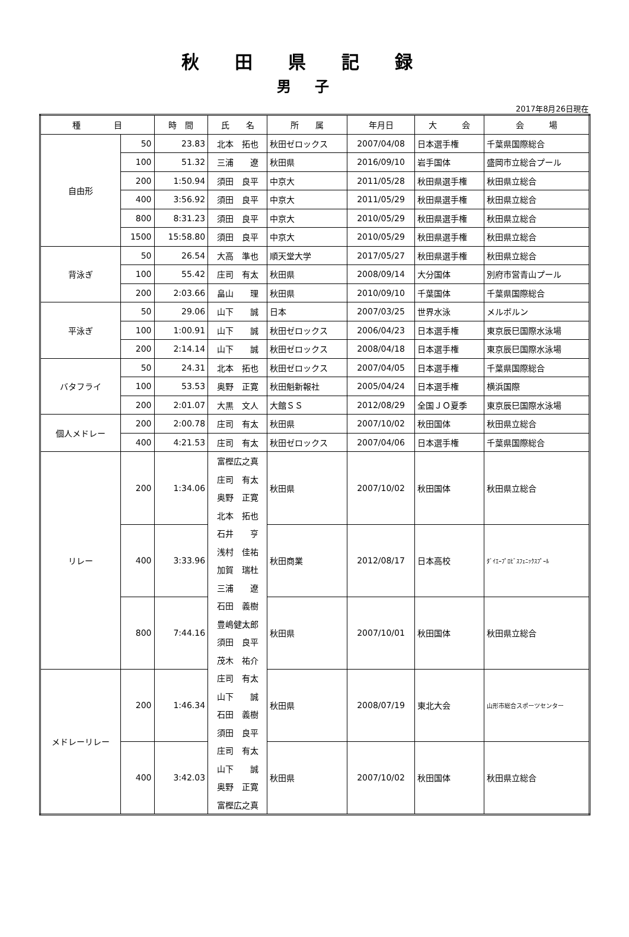秋田県記録
男子
2017年8月26日現在
| 種 目 | | 時 間 | 氏 名 | 所 属 | 年月日 | 大 会 | 会 場 |
| --- | --- | --- | --- | --- | --- | --- | --- |
| 自由形 | 50 | 23.83 | 北本 拓也 | 秋田ゼロックス | 2007/04/08 | 日本選手権 | 千葉県国際総合 |
| | 100 | 51.32 | 三浦 遼 | 秋田県 | 2016/09/10 | 岩手国体 | 盛岡市立総合プール |
| | 200 | 1:50.94 | 須田 良平 | 中京大 | 2011/05/28 | 秋田県選手権 | 秋田県立総合 |
| | 400 | 3:56.92 | 須田 良平 | 中京大 | 2011/05/29 | 秋田県選手権 | 秋田県立総合 |
| | 800 | 8:31.23 | 須田 良平 | 中京大 | 2010/05/29 | 秋田県選手権 | 秋田県立総合 |
| | 1500 | 15:58.80 | 須田 良平 | 中京大 | 2010/05/29 | 秋田県選手権 | 秋田県立総合 |
| 背泳ぎ | 50 | 26.54 | 大高 準也 | 順天堂大学 | 2017/05/27 | 秋田県選手権 | 秋田県立総合 |
| | 100 | 55.42 | 庄司 有太 | 秋田県 | 2008/09/14 | 大分国体 | 別府市営青山プール |
| | 200 | 2:03.66 | 畠山 理 | 秋田県 | 2010/09/10 | 千葉国体 | 千葉県国際総合 |
| 平泳ぎ | 50 | 29.06 | 山下 誠 | 日本 | 2007/03/25 | 世界水泳 | メルボルン |
| | 100 | 1:00.91 | 山下 誠 | 秋田ゼロックス | 2006/04/23 | 日本選手権 | 東京辰巳国際水泳場 |
| | 200 | 2:14.14 | 山下 誠 | 秋田ゼロックス | 2008/04/18 | 日本選手権 | 東京辰巳国際水泳場 |
| バタフライ | 50 | 24.31 | 北本 拓也 | 秋田ゼロックス | 2007/04/05 | 日本選手権 | 千葉県国際総合 |
| | 100 | 53.53 | 奥野 正寛 | 秋田魁新報社 | 2005/04/24 | 日本選手権 | 横浜国際 |
| | 200 | 2:01.07 | 大黒 文人 | 大館ＳＳ | 2012/08/29 | 全国ＪＯ夏季 | 東京辰巳国際水泳場 |
| 個人メドレー | 200 | 2:00.78 | 庄司 有太 | 秋田県 | 2007/10/02 | 秋田国体 | 秋田県立総合 |
| | 400 | 4:21.53 | 庄司 有太 | 秋田ゼロックス | 2007/04/06 | 日本選手権 | 千葉県国際総合 |
| リレー | 200 | 1:34.06 | 富樫広之真 | 秋田県 | 2007/10/02 | 秋田国体 | 秋田県立総合 |
| | | | 庄司 有太 | | | | |
| | | | 奥野 正寛 | | | | |
| | | | 北本 拓也 | | | | |
| | 400 | 3:33.96 | 石井 亨 | 秋田商業 | 2012/08/17 | 日本高校 | ﾀﾞｲｴｰﾌﾟﾛﾋﾞｽﾌｪﾆｯｸｽﾌﾟｰﾙ |
| | | | 浅村 佳祐 | | | | |
| | | | 加賀 瑞杜 | | | | |
| | | | 三浦 遼 | | | | |
| | 800 | 7:44.16 | 石田 義樹 | 秋田県 | 2007/10/01 | 秋田国体 | 秋田県立総合 |
| | | | 豊嶋健太郎 | | | | |
| | | | 須田 良平 | | | | |
| | | | 茂木 祐介 | | | | |
| メドレーリレー | 200 | 1:46.34 | 庄司 有太 | 秋田県 | 2008/07/19 | 東北大会 | 山形市総合スポーツセンター |
| | | | 山下 誠 | | | | |
| | | | 石田 義樹 | | | | |
| | | | 須田 良平 | | | | |
| | 400 | 3:42.03 | 庄司 有太 | 秋田県 | 2007/10/02 | 秋田国体 | 秋田県立総合 |
| | | | 山下 誠 | | | | |
| | | | 奥野 正寛 | | | | |
| | | | 富樫広之真 | | | | |